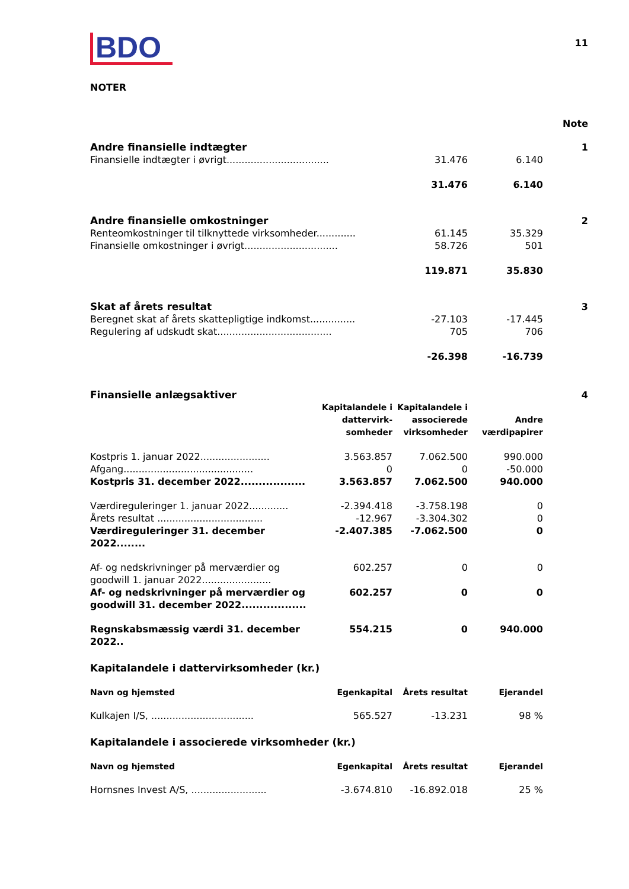BDO
11
NOTER
Note
| Andre finansielle indtægter | | | 1 |
| Finansielle indtægter i øvrigt.................................. | 31.476 | 6.140 | |
| | 31.476 | 6.140 | |
| Andre finansielle omkostninger | | | 2 |
| Renteomkostninger til tilknyttede virksomheder............. | 61.145 | 35.329 | |
| Finansielle omkostninger i øvrigt............................... | 58.726 | 501 | |
| | 119.871 | 35.830 | |
| Skat af årets resultat | | | 3 |
| Beregnet skat af årets skattepligtige indkomst............... | -27.103 | -17.445 | |
| Regulering af udskudt skat...................................... | 705 | 706 | |
| | -26.398 | -16.739 | |
| Finansielle anlægsaktiver | | | | 4 |
| | Kapitalandele i dattervirk-somheder | Kapitalandele i associerede virksomheder | Andre værdipapirer | |
| Kostpris 1. januar 2022....................... | 3.563.857 | 7.062.500 | 990.000 | |
| Afgang........................................... | 0 | 0 | -50.000 | |
| Kostpris 31. december 2022.................. | 3.563.857 | 7.062.500 | 940.000 | |
| Værdireguleringer 1. januar 2022............. | -2.394.418 | -3.758.198 | 0 | |
| Årets resultat ................................... | -12.967 | -3.304.302 | 0 | |
| Værdireguleringer 31. december 2022........ | -2.407.385 | -7.062.500 | 0 | |
| Af- og nedskrivninger på merværdier og goodwill 1. januar 2022....................... | 602.257 | 0 | 0 | |
| Af- og nedskrivninger på merværdier og goodwill 31. december 2022.................. | 602.257 | 0 | 0 | |
| Regnskabsmæssig værdi 31. december 2022.. | 554.215 | 0 | 940.000 | |
| Kapitalandele i dattervirksomheder (kr.) | | | | |
| Navn og hjemsted | Egenkapital | Årets resultat | Ejerandel | |
| Kulkajen I/S, .................................. | 565.527 | -13.231 | 98 % | |
| Kapitalandele i associerede virksomheder (kr.) | | | | |
| Navn og hjemsted | Egenkapital | Årets resultat | Ejerandel | |
| Hornsnes Invest A/S, ......................... | -3.674.810 | -16.892.018 | 25 % | |